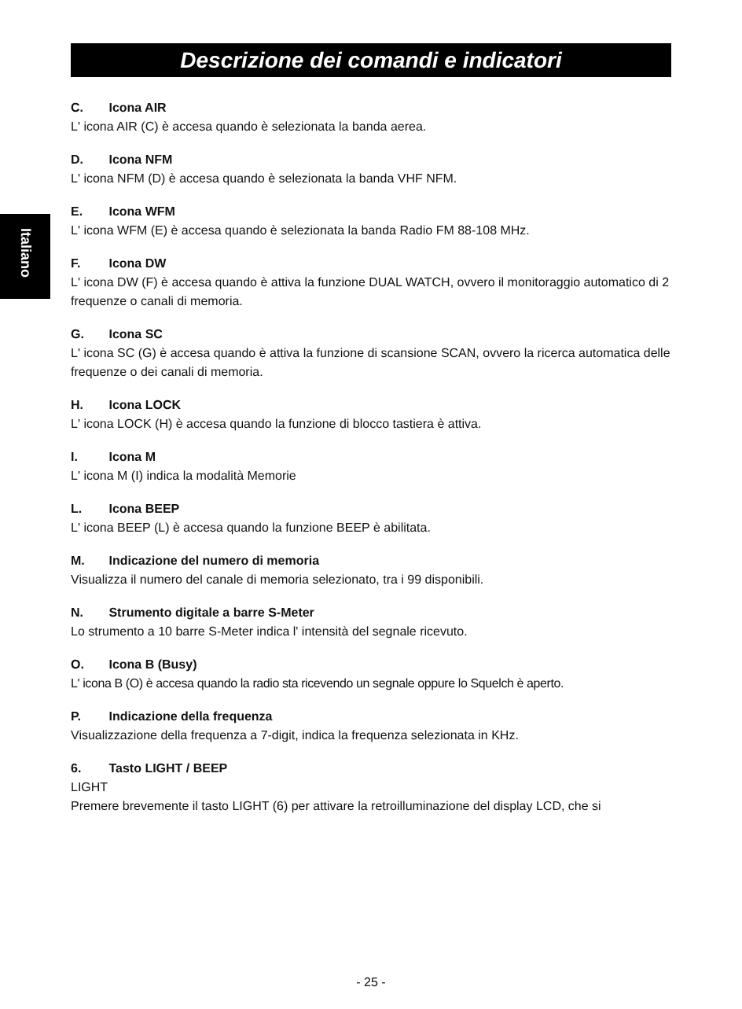Descrizione dei comandi e indicatori
Italiano
C. Icona AIR
L' icona AIR (C) è accesa quando è selezionata la banda aerea.
D. Icona NFM
L' icona NFM (D) è accesa quando è selezionata la banda VHF NFM.
E. Icona WFM
L' icona WFM (E) è accesa quando è selezionata la banda Radio FM 88-108 MHz.
F. Icona DW
L' icona DW (F) è accesa quando è attiva la funzione DUAL WATCH, ovvero il monitoraggio automatico di 2 frequenze o canali di memoria.
G. Icona SC
L' icona SC (G) è accesa quando è attiva la funzione di scansione SCAN, ovvero la ricerca automatica delle frequenze o dei canali di memoria.
H. Icona LOCK
L' icona LOCK (H) è accesa quando la funzione di blocco tastiera è attiva.
I. Icona M
L' icona M (I) indica la modalità Memorie
L. Icona BEEP
L' icona BEEP (L) è accesa quando la funzione BEEP è abilitata.
M. Indicazione del numero di memoria
Visualizza il numero del canale di memoria selezionato, tra i 99 disponibili.
N. Strumento digitale a barre S-Meter
Lo strumento a 10 barre S-Meter indica l' intensità del segnale ricevuto.
O. Icona B (Busy)
L' icona B (O) è accesa quando la radio sta ricevendo un segnale oppure lo Squelch è aperto.
P. Indicazione della frequenza
Visualizzazione della frequenza a 7-digit, indica la frequenza selezionata in KHz.
6. Tasto LIGHT / BEEP
LIGHT
Premere brevemente il tasto LIGHT (6) per attivare la retroilluminazione del display LCD, che si
- 25 -